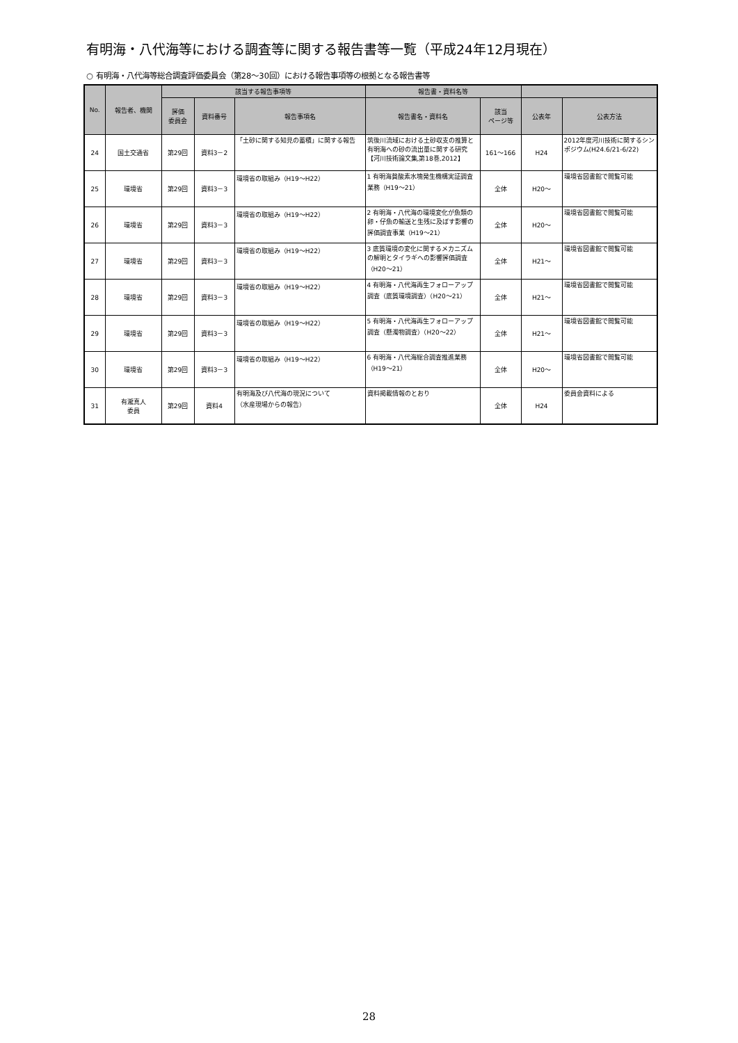有明海・八代海等における調査等に関する報告書等一覧（平成24年12月現在）
○ 有明海・八代海等総合調査評価委員会（第28～30回）における報告事項等の根拠となる報告書等
| No. | 報告者、機関 | 該当する報告事項等 | | | 報告書・資料名等 | | | |
| --- | --- | --- | --- | --- | --- | --- | --- | --- |
| | | 評価 委員会 | 資料番号 | 報告事項名 | 報告書名・資料名 | 該当 ページ等 | 公表年 | 公表方法 |
| 24 | 国土交通省 | 第29回 | 資料3－2 | 「土砂に関する知見の蓄積」に関する報告 | 筑後川流域における土砂収支の推算と有明海への砂の流出量に関する研究【河川技術論文集,第18巻,2012】 | 161～166 | H24 | 2012年度河川技術に関するシンポジウム(H24.6/21-6/22) |
| 25 | 環境省 | 第29回 | 資料3－3 | 環境省の取組み（H19～H22） | 1 有明海貧酸素水塊発生機構実証調査業務（H19～21） | 全体 | H20～ | 環境省図書館で閲覧可能 |
| 26 | 環境省 | 第29回 | 資料3－3 | 環境省の取組み（H19～H22） | 2 有明海・八代海の環境変化が魚類の卵・仔魚の輸送と生残に及ぼす影響の評価調査事業（H19～21） | 全体 | H20～ | 環境省図書館で閲覧可能 |
| 27 | 環境省 | 第29回 | 資料3－3 | 環境省の取組み（H19～H22） | 3 底質環境の変化に関するメカニズムの解明とタイラギへの影響評価調査（H20～21） | 全体 | H21～ | 環境省図書館で閲覧可能 |
| 28 | 環境省 | 第29回 | 資料3－3 | 環境省の取組み（H19～H22） | 4 有明海・八代海再生フォローアップ調査（底質環境調査）（H20～21） | 全体 | H21～ | 環境省図書館で閲覧可能 |
| 29 | 環境省 | 第29回 | 資料3－3 | 環境省の取組み（H19～H22） | 5 有明海・八代海再生フォローアップ調査（懸濁物調査）（H20～22） | 全体 | H21～ | 環境省図書館で閲覧可能 |
| 30 | 環境省 | 第29回 | 資料3－3 | 環境省の取組み（H19～H22） | 6 有明海・八代海総合調査推進業務（H19～21） | 全体 | H20～ | 環境省図書館で閲覧可能 |
| 31 | 有瀧真人 委員 | 第29回 | 資料4 | 有明海及び八代海の現況について （水産現場からの報告） | 資料掲載情報のとおり | 全体 | H24 | 委員会資料による |
28